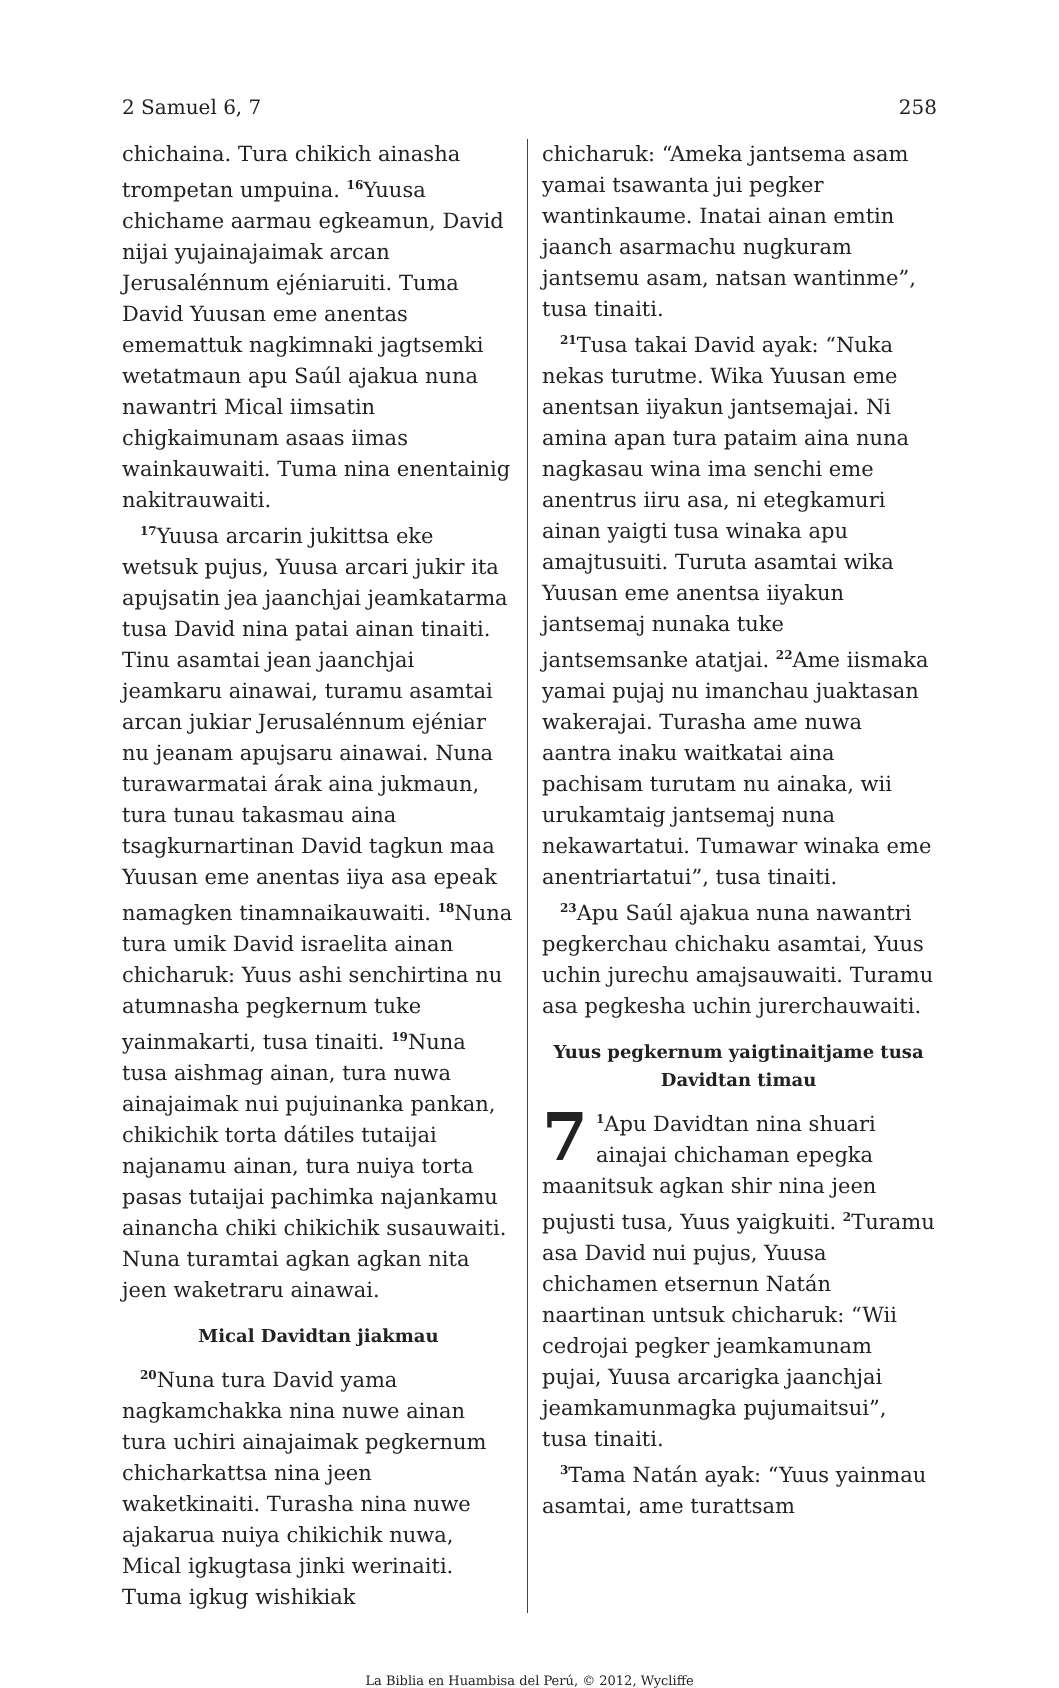2 Samuel 6, 7 258
chichaina. Tura chikich ainasha trompetan umpuina. <sup>16</sup>Yuusa chichame aarmau egkeamun, David nijai yujainajaimak arcan Jerusalénnum ejéniaruiti. Tuma David Yuusan eme anentas ememattuk nagkimnaki jagtsemki wetatmaun apu Saúl ajakua nuna nawantri Mical iimsatin chigkaimunam asaas iimas wainkauwaiti. Tuma nina enentainig nakitrauwaiti.
<sup>17</sup> Yuusa arcarin jukittsa eke wetsuk pujus, Yuusa arcari jukir ita apujsatin jea jaanchjai jeamkatarma tusa David nina patai ainan tinaiti. Tinu asamtai jean jaanchjai jeamkaru ainawai, turamu asamtai arcan jukiar Jerusalénnum ejéniar nu jeanam apujsaru ainawai. Nuna turawarmatai árak aina jukmaun, tura tunau takasmau aina tsagkurnartinan David tagkun maa Yuusan eme anentas iiya asa epeak namagken tinamnaikauwaiti. <sup>18</sup>Nuna tura umik David israelita ainan chicharuk: Yuus ashi senchirtina nu atumnasha pegkernum tuke yainmakarti, tusa tinaiti. <sup>19</sup>Nuna tusa aishmag ainan, tura nuwa ainajaimak nui pujuinanka pankan, chikichik torta dátiles tutaijai najanamu ainan, tura nuiya torta pasas tutaijai pachimka najankamu ainancha chiki chikichik susauwaiti. Nuna turamtai agkan agkan nita jeen waketraru ainawai.
Mical Davidtan jiakmau
<sup>20</sup> Nuna tura David yama nagkamchakka nina nuwe ainan tura uchiri ainajaimak pegkernum chicharkattsa nina jeen waketkinaiti. Turasha nina nuwe ajakarua nuiya chikichik nuwa, Mical igkugtasa jinki werinaiti. Tuma igkug wishikiak
chicharuk: “Ameka jantsema asam yamai tsawanta jui pegker wantinkaume. Inatai ainan emtin jaanch asarmachu nugkuram jantsemu asam, natsan wantinme”, tusa tinaiti.
<sup>21</sup> Tusa takai David ayak: “Nuka nekas turutme. Wika Yuusan eme anentsan iiyakun jantsemajai. Ni amina apan tura pataim aina nuna nagkasau wina ima senchi eme anentrus iiru asa, ni etegkamuri ainan yaigti tusa winaka apu amajtusuiti. Turuta asamtai wika Yuusan eme anentsa iiyakun jantsemaj nunaka tuke jantsemsanke atatjai. <sup>22</sup>Ame iismaka yamai pujaj nu imanchau juaktasan wakerajai. Turasha ame nuwa aantra inaku waitkatai aina pachisam turutam nu ainaka, wii urukamtaig jantsemaj nuna nekawartatui. Tumawar winaka eme anentriartatui”, tusa tinaiti.
<sup>23</sup> Apu Saúl ajakua nuna nawantri pegkerchau chichaku asamtai, Yuus uchin jurechu amajsauwaiti. Turamu asa pegkesha uchin jurerchauwaiti.
Yuus pegkernum yaigtinaitjame tusa Davidtan timau
7<sup>1</sup>Apu Davidtan nina shuari ainajai chichaman epegka maanitsuk agkan shir nina jeen pujusti tusa, Yuus yaigkuiti. <sup>2</sup>Turamu asa David nui pujus, Yuusa chichamen etsernun Natán naartinan untsuk chicharuk: “Wii cedrojai pegker jeamkamunam pujai, Yuusa arcarigka jaanchjai jeamkamunmagka pujumaitsui”, tusa tinaiti.
<sup>3</sup> Tama Natán ayak: “Yuus yainmau asamtai, ame turattsam
La Biblia en Huambisa del Perú, © 2012, Wycliffe